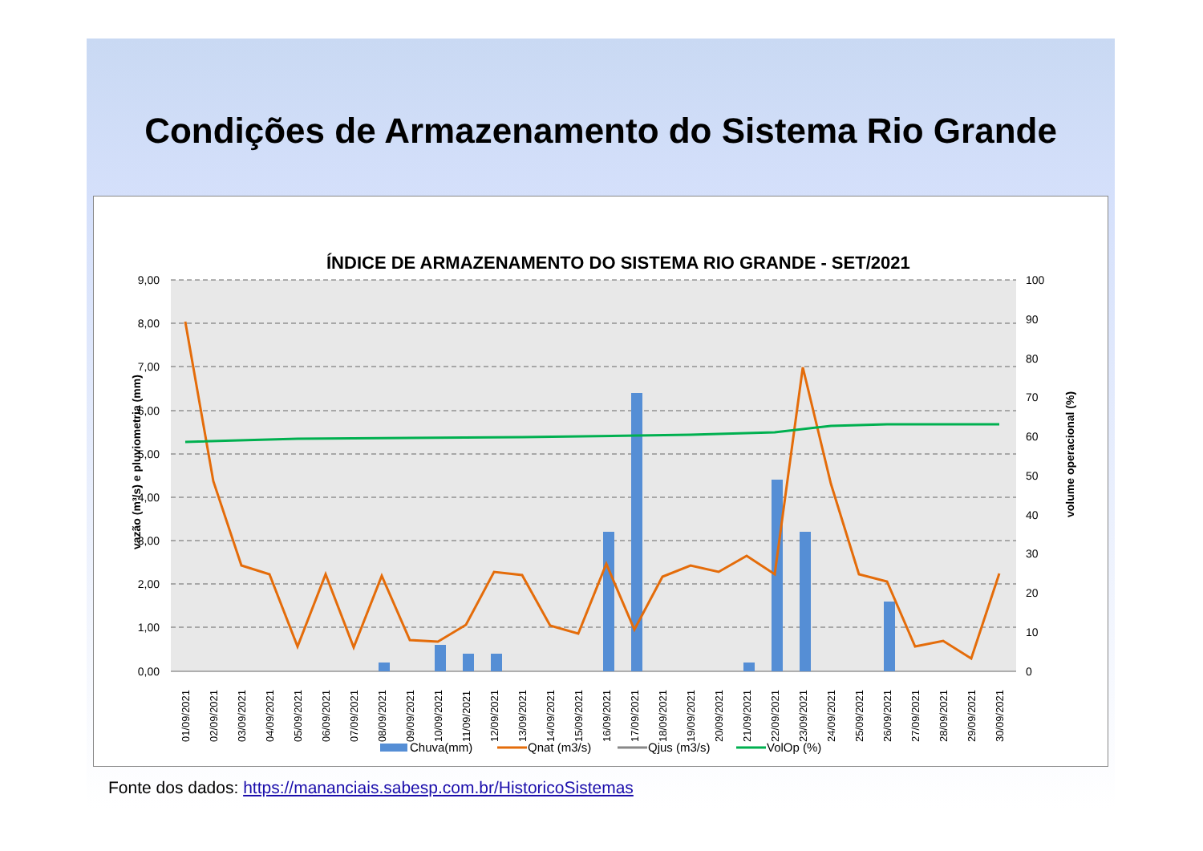Condições de Armazenamento do Sistema Rio Grande
ÍNDICE DE ARMAZENAMENTO DO SISTEMA RIO GRANDE - SET/2021
9,00
8,00
7,00
6,00
5,00
4,00
3,00
2,00
1,00
0,00
100
90
80
70
60
50
40
30
20
10
0
vazão (m³/s) e pluviometria (mm)
volume operacional (%)
01/09/2021
02/09/2021
03/09/2021
04/09/2021
05/09/2021
06/09/2021
07/09/2021
08/09/2021
09/09/2021
10/09/2021
11/09/2021
12/09/2021
13/09/2021
14/09/2021
15/09/2021
16/09/2021
17/09/2021
18/09/2021
19/09/2021
20/09/2021
21/09/2021
22/09/2021
23/09/2021
24/09/2021
25/09/2021
26/09/2021
27/09/2021
28/09/2021
29/09/2021
30/09/2021
Chuva(mm)
Qnat (m3/s)
Qjus (m3/s)
VolOp (%)
Fonte dos dados: https://mananciais.sabesp.com.br/HistoricoSistemas